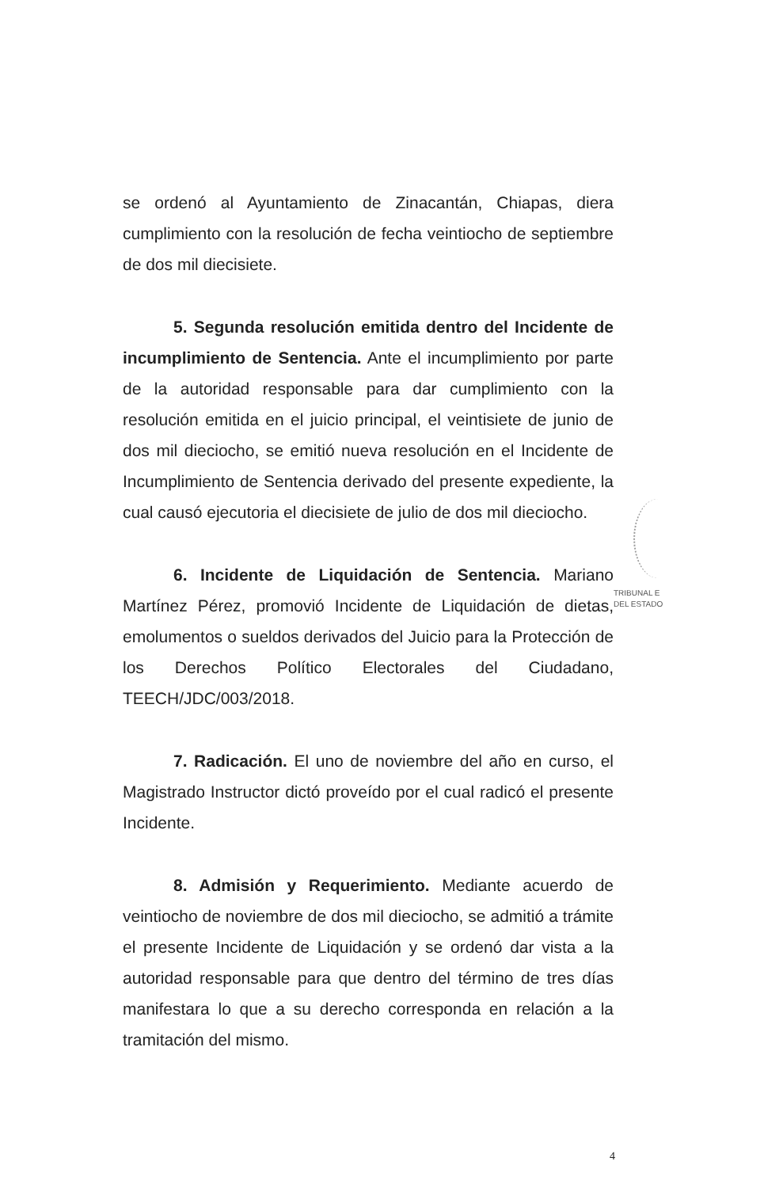se ordenó al Ayuntamiento de Zinacantán, Chiapas, diera cumplimiento con la resolución de fecha veintiocho de septiembre de dos mil diecisiete.
5. Segunda resolución emitida dentro del Incidente de incumplimiento de Sentencia. Ante el incumplimiento por parte de la autoridad responsable para dar cumplimiento con la resolución emitida en el juicio principal, el veintisiete de junio de dos mil dieciocho, se emitió nueva resolución en el Incidente de Incumplimiento de Sentencia derivado del presente expediente, la cual causó ejecutoria el diecisiete de julio de dos mil dieciocho.
6. Incidente de Liquidación de Sentencia. Mariano Martínez Pérez, promovió Incidente de Liquidación de dietas, emolumentos o sueldos derivados del Juicio para la Protección de los Derechos Político Electorales del Ciudadano, TEECH/JDC/003/2018.
7. Radicación. El uno de noviembre del año en curso, el Magistrado Instructor dictó proveído por el cual radicó el presente Incidente.
8. Admisión y Requerimiento. Mediante acuerdo de veintiocho de noviembre de dos mil dieciocho, se admitió a trámite el presente Incidente de Liquidación y se ordenó dar vista a la autoridad responsable para que dentro del término de tres días manifestara lo que a su derecho corresponda en relación a la tramitación del mismo.
TRIBUNAL E
DEL ESTADO
4